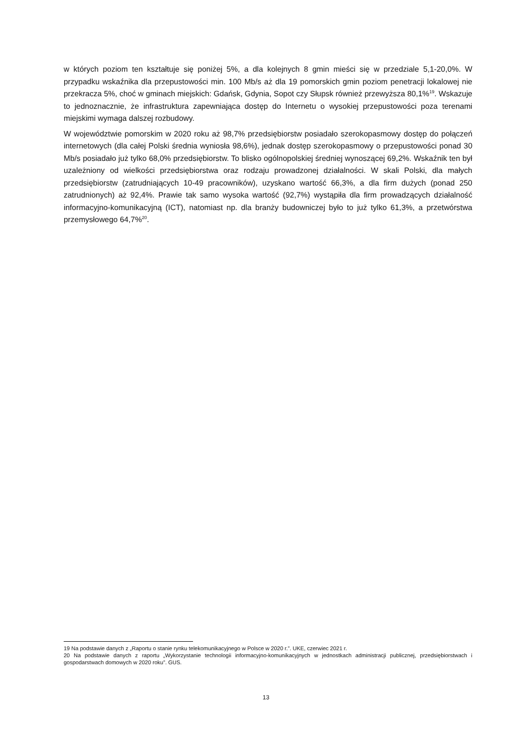w których poziom ten kształtuje się poniżej 5%, a dla kolejnych 8 gmin mieści się w przedziale 5,1-20,0%. W przypadku wskaźnika dla przepustowości min. 100 Mb/s aż dla 19 pomorskich gmin poziom penetracji lokalowej nie przekracza 5%, choć w gminach miejskich: Gdańsk, Gdynia, Sopot czy Słupsk również przewyższa 80,1%<sup>19</sup>. Wskazuje to jednoznacznie, że infrastruktura zapewniająca dostęp do Internetu o wysokiej przepustowości poza terenami miejskimi wymaga dalszej rozbudowy.
W województwie pomorskim w 2020 roku aż 98,7% przedsiębiorstw posiadało szerokopasmowy dostęp do połączeń internetowych (dla całej Polski średnia wyniosła 98,6%), jednak dostęp szerokopasmowy o przepustowości ponad 30 Mb/s posiadało już tylko 68,0% przedsiębiorstw. To blisko ogólnopolskiej średniej wynoszącej 69,2%. Wskaźnik ten był uzależniony od wielkości przedsiębiorstwa oraz rodzaju prowadzonej działalności. W skali Polski, dla małych przedsiębiorstw (zatrudniających 10-49 pracowników), uzyskano wartość 66,3%, a dla firm dużych (ponad 250 zatrudnionych) aż 92,4%. Prawie tak samo wysoka wartość (92,7%) wystąpiła dla firm prowadzących działalność informacyjno-komunikacyjną (ICT), natomiast np. dla branży budowniczej było to już tylko 61,3%, a przetwórstwa przemysłowego 64,7%<sup>20</sup>.
19 Na podstawie danych z „Raportu o stanie rynku telekomunikacyjnego w Polsce w 2020 r.”. UKE, czerwiec 2021 r.
20 Na podstawie danych z raportu „Wykorzystanie technologii informacyjno-komunikacyjnych w jednostkach administracji publicznej, przedsiębiorstwach i gospodarstwach domowych w 2020 roku”. GUS.
13